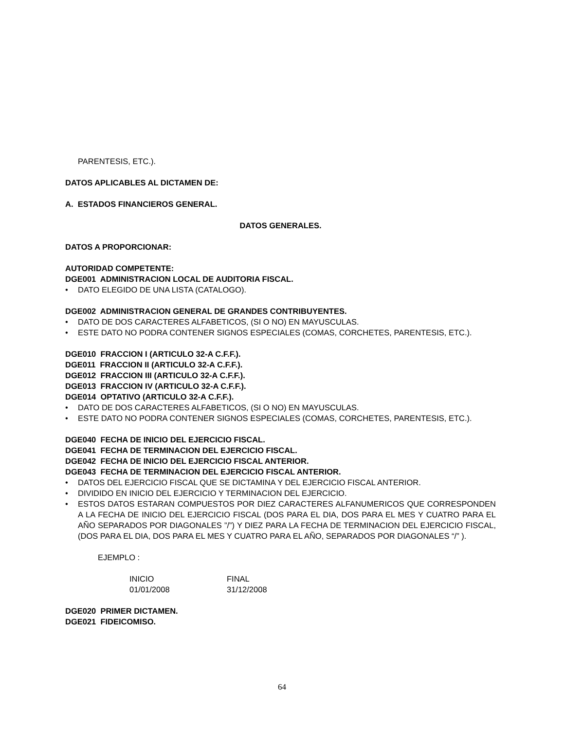PARENTESIS, ETC.).
DATOS APLICABLES AL DICTAMEN DE:
A. ESTADOS FINANCIEROS GENERAL.
DATOS GENERALES.
DATOS A PROPORCIONAR:
AUTORIDAD COMPETENTE:
DGE001 ADMINISTRACION LOCAL DE AUDITORIA FISCAL.
• DATO ELEGIDO DE UNA LISTA (CATALOGO).
DGE002 ADMINISTRACION GENERAL DE GRANDES CONTRIBUYENTES.
• DATO DE DOS CARACTERES ALFABETICOS, (SI O NO) EN MAYUSCULAS.
• ESTE DATO NO PODRA CONTENER SIGNOS ESPECIALES (COMAS, CORCHETES, PARENTESIS, ETC.).
DGE010 FRACCION I (ARTICULO 32-A C.F.F.).
DGE011 FRACCION II (ARTICULO 32-A C.F.F.).
DGE012 FRACCION III (ARTICULO 32-A C.F.F.).
DGE013 FRACCION IV (ARTICULO 32-A C.F.F.).
DGE014 OPTATIVO (ARTICULO 32-A C.F.F.).
• DATO DE DOS CARACTERES ALFABETICOS, (SI O NO) EN MAYUSCULAS.
• ESTE DATO NO PODRA CONTENER SIGNOS ESPECIALES (COMAS, CORCHETES, PARENTESIS, ETC.).
DGE040 FECHA DE INICIO DEL EJERCICIO FISCAL.
DGE041 FECHA DE TERMINACION DEL EJERCICIO FISCAL.
DGE042 FECHA DE INICIO DEL EJERCICIO FISCAL ANTERIOR.
DGE043 FECHA DE TERMINACION DEL EJERCICIO FISCAL ANTERIOR.
• DATOS DEL EJERCICIO FISCAL QUE SE DICTAMINA Y DEL EJERCICIO FISCAL ANTERIOR.
• DIVIDIDO EN INICIO DEL EJERCICIO Y TERMINACION DEL EJERCICIO.
• ESTOS DATOS ESTARAN COMPUESTOS POR DIEZ CARACTERES ALFANUMERICOS QUE CORRESPONDEN A LA FECHA DE INICIO DEL EJERCICIO FISCAL (DOS PARA EL DIA, DOS PARA EL MES Y CUATRO PARA EL AÑO SEPARADOS POR DIAGONALES ”/”) Y DIEZ PARA LA FECHA DE TERMINACION DEL EJERCICIO FISCAL, (DOS PARA EL DIA, DOS PARA EL MES Y CUATRO PARA EL AÑO, SEPARADOS POR DIAGONALES “/” ).
EJEMPLO :
| INICIO | FINAL |
| 01/01/2008 | 31/12/2008 |
DGE020 PRIMER DICTAMEN.
DGE021 FIDEICOMISO.
64